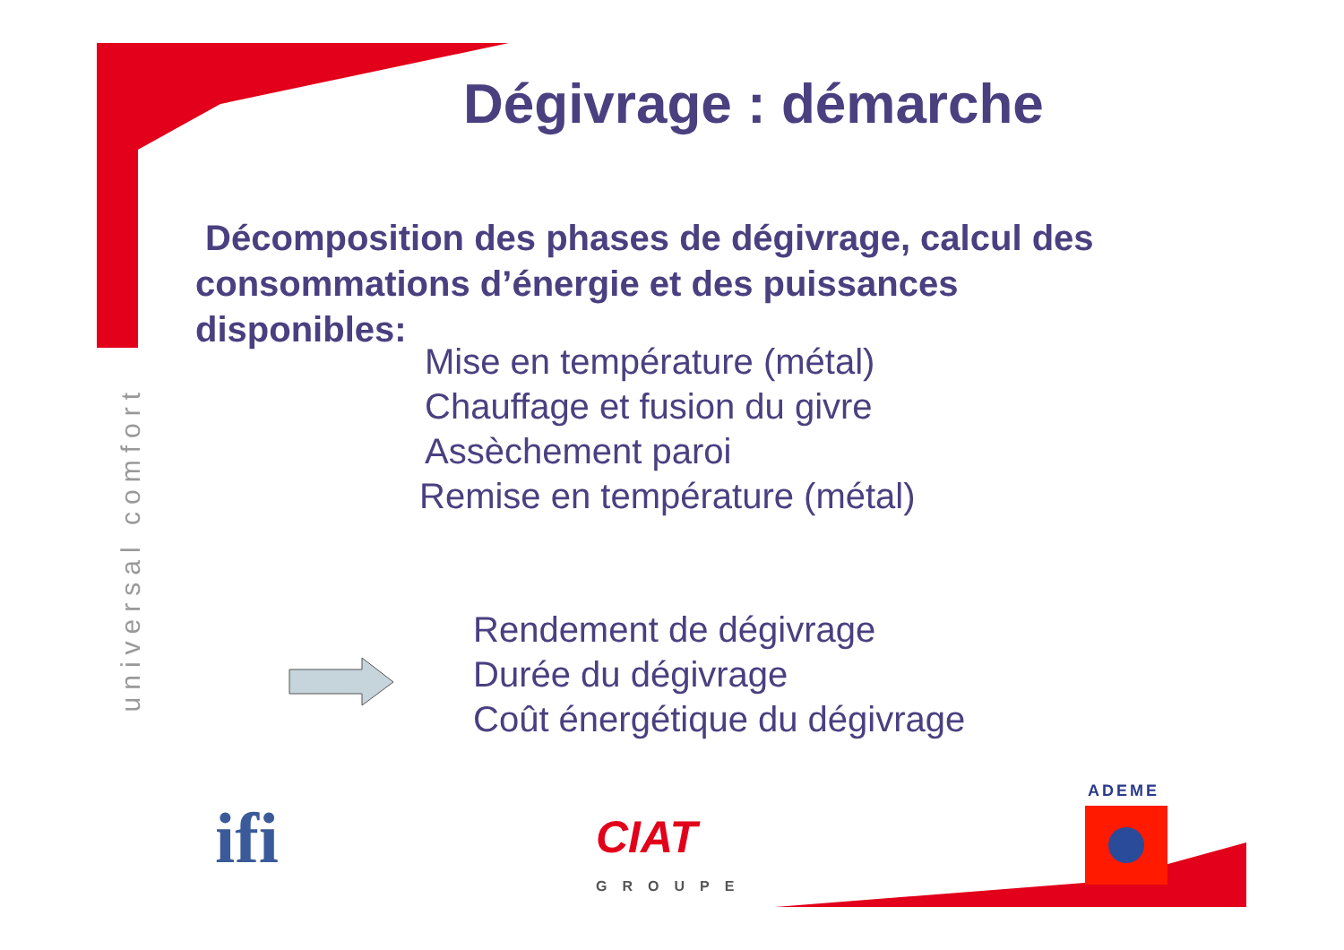Dégivrage : démarche
Décomposition des phases de dégivrage, calcul des consommations d’énergie et des puissances disponibles:
Mise en température (métal)
Chauffage et fusion du givre
Assèchement paroi
Remise en température (métal)
Rendement de dégivrage
Durée du dégivrage
Coût énergétique du dégivrage
universal comfort
ifi CIAT
GROUPE
ADEME